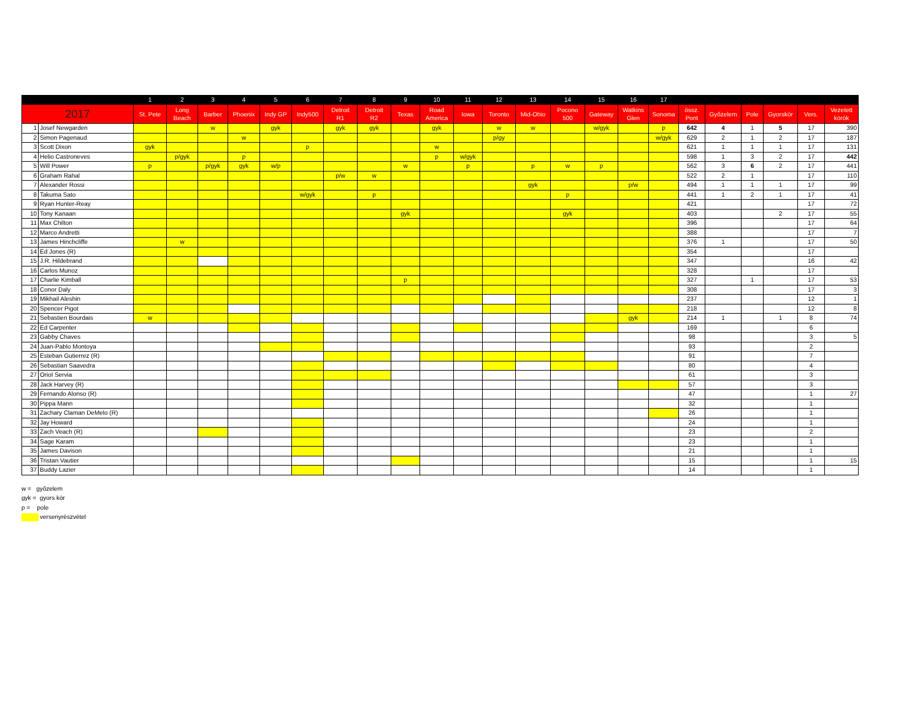| | | 1 | 2 | 3 | 4 | 5 | 6 | 7 | 8 | 9 | 10 | 11 | 12 | 13 | 14 | 15 | 16 | 17 | | | | | | |
| --- | --- | --- | --- | --- | --- | --- | --- | --- | --- | --- | --- | --- | --- | --- | --- | --- | --- | --- | --- | --- | --- | --- | --- | --- |
| 2017 | | St. Pete | Long Beach | Barber | Phoenix | Indy GP | Indy500 | Detroit R1 | Detroit R2 | Texas | Road America | Iowa | Toronto | Mid-Ohio | Pocono 500 | Gateway | Watkins Glen | Sonoma | össz. Pont | Győzelem | Pole | Gyorskör | Vers. | Vezetett körök |
| 1 | Josef Newgarden | | | w | | gyk | | gyk | gyk | | gyk | | w | w | | w/gyk | | p | 642 | 4 | 1 | 5 | 17 | 390 |
| 2 | Simon Pagenaud | | | | w | | | | | | | | p/gy | | | | | w/gyk | 629 | 2 | 1 | 2 | 17 | 187 |
| 3 | Scott Dixon | gyk | | | | | p | | | | w | | | | | | | | 621 | 1 | 1 | 1 | 17 | 131 |
| 4 | Helio Castroneves | | p/gyk | | p | | | | | | p | w/gyk | | | | | | | 598 | 1 | 3 | 2 | 17 | 442 |
| 5 | Will Power | p | | p/gyk | gyk | w/p | | | | w | | p | | p | w | p | | | 562 | 3 | 6 | 2 | 17 | 441 |
| 6 | Graham Rahal | | | | | | | p/w | w | | | | | | | | | | 522 | 2 | 1 | | 17 | 110 |
| 7 | Alexander Rossi | | | | | | | | | | | | | gyk | | | p/w | | 494 | 1 | 1 | 1 | 17 | 99 |
| 8 | Takuma Sato | | | | | | w/gyk | | p | | | | | | p | | | | 441 | 1 | 2 | 1 | 17 | 41 |
| 9 | Ryan Hunter-Reay | | | | | | | | | | | | | | | | | | 421 | | | | 17 | 72 |
| 10 | Tony Kanaan | | | | | | | | | gyk | | | | | gyk | | | | 403 | | | 2 | 17 | 55 |
| 11 | Max Chilton | | | | | | | | | | | | | | | | | | 396 | | | | 17 | 64 |
| 12 | Marco Andretti | | | | | | | | | | | | | | | | | | 388 | | | | 17 | 7 |
| 13 | James Hinchcliffe | | w | | | | | | | | | | | | | | | | 376 | 1 | | | 17 | 50 |
| 14 | Ed Jones (R) | | | | | | | | | | | | | | | | | | 354 | | | | 17 | |
| 15 | J.R. Hildebrand | | | | | | | | | | | | | | | | | | 347 | | | | 16 | 42 |
| 16 | Carlos Munoz | | | | | | | | | | | | | | | | | | 328 | | | | 17 | |
| 17 | Charlie Kimball | | | | | | | | | p | | | | | | | | | 327 | | 1 | | 17 | 53 |
| 18 | Conor Daly | | | | | | | | | | | | | | | | | | 308 | | | | 17 | 3 |
| 19 | Mikhail Aleshin | | | | | | | | | | | | | | | | | | 237 | | | | 12 | 1 |
| 20 | Spencer Pigot | | | | | | | | | | | | | | | | | | 218 | | | | 12 | 8 |
| 21 | Sebastien Bourdais | w | | | | | | | | | | | | | | | gyk | | 214 | 1 | | 1 | 8 | 74 |
| 22 | Ed Carpenter | | | | | | | | | | | | | | | | | | 169 | | | | 6 | |
| 23 | Gabby Chaves | | | | | | | | | | | | | | | | | | 98 | | | | 3 | 5 |
| 24 | Juan-Pablo Montoya | | | | | | | | | | | | | | | | | | 93 | | | | 2 | |
| 25 | Esteban Gutierrez (R) | | | | | | | | | | | | | | | | | | 91 | | | | 7 | |
| 26 | Sebastian Saavedra | | | | | | | | | | | | | | | | | | 80 | | | | 4 | |
| 27 | Oriol Servia | | | | | | | | | | | | | | | | | | 61 | | | | 3 | |
| 28 | Jack Harvey (R) | | | | | | | | | | | | | | | | | | 57 | | | | 3 | |
| 29 | Fernando Alonso (R) | | | | | | | | | | | | | | | | | | 47 | | | | 1 | 27 |
| 30 | Pippa Mann | | | | | | | | | | | | | | | | | | 32 | | | | 1 | |
| 31 | Zachary Claman DeMelo (R) | | | | | | | | | | | | | | | | | | 26 | | | | 1 | |
| 32 | Jay Howard | | | | | | | | | | | | | | | | | | 24 | | | | 1 | |
| 33 | Zach Veach (R) | | | | | | | | | | | | | | | | | | 23 | | | | 2 | |
| 34 | Sage Karam | | | | | | | | | | | | | | | | | | 23 | | | | 1 | |
| 35 | James Davison | | | | | | | | | | | | | | | | | | 21 | | | | 1 | |
| 36 | Tristan Vautier | | | | | | | | | | | | | | | | | | 15 | | | | 1 | 15 |
| 37 | Buddy Lazier | | | | | | | | | | | | | | | | | | 14 | | | | 1 | |
w = győzelem
gyk = gyors kör
p = pole
versenyrészvétel